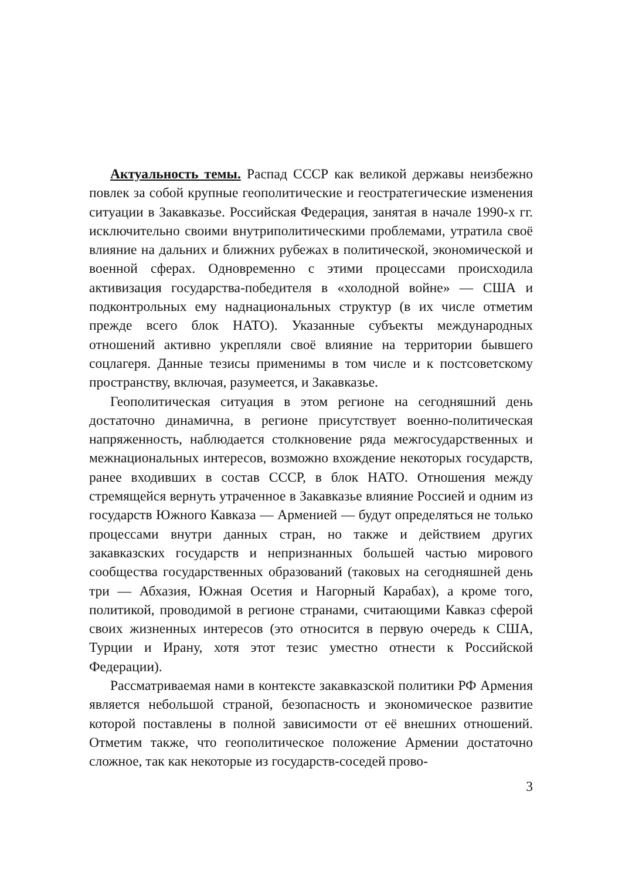Актуальность темы. Распад СССР как великой державы неизбежно повлек за собой крупные геополитические и геостратегические изменения ситуации в Закавказье. Российская Федерация, занятая в начале 1990-х гг. исключительно своими внутриполитическими проблемами, утратила своё влияние на дальних и ближних рубежах в политической, экономической и военной сферах. Одновременно с этими процессами происходила активизация государства-победителя в «холодной войне» — США и подконтрольных ему наднациональных структур (в их числе отметим прежде всего блок НАТО). Указанные субъекты международных отношений активно укрепляли своё влияние на территории бывшего соцлагеря. Данные тезисы применимы в том числе и к постсоветскому пространству, включая, разумеется, и Закавказье.
Геополитическая ситуация в этом регионе на сегодняшний день достаточно динамична, в регионе присутствует военно-политическая напряженность, наблюдается столкновение ряда межгосударственных и межнациональных интересов, возможно вхождение некоторых государств, ранее входивших в состав СССР, в блок НАТО. Отношения между стремящейся вернуть утраченное в Закавказье влияние Россией и одним из государств Южного Кавказа — Арменией — будут определяться не только процессами внутри данных стран, но также и действием других закавказских государств и непризнанных большей частью мирового сообщества государственных образований (таковых на сегодняшней день три — Абхазия, Южная Осетия и Нагорный Карабах), а кроме того, политикой, проводимой в регионе странами, считающими Кавказ сферой своих жизненных интересов (это относится в первую очередь к США, Турции и Ирану, хотя этот тезис уместно отнести к Российской Федерации).
Рассматриваемая нами в контексте закавказской политики РФ Армения является небольшой страной, безопасность и экономическое развитие которой поставлены в полной зависимости от её внешних отношений. Отметим также, что геополитическое положение Армении достаточно сложное, так как некоторые из государств-соседей прово-
3